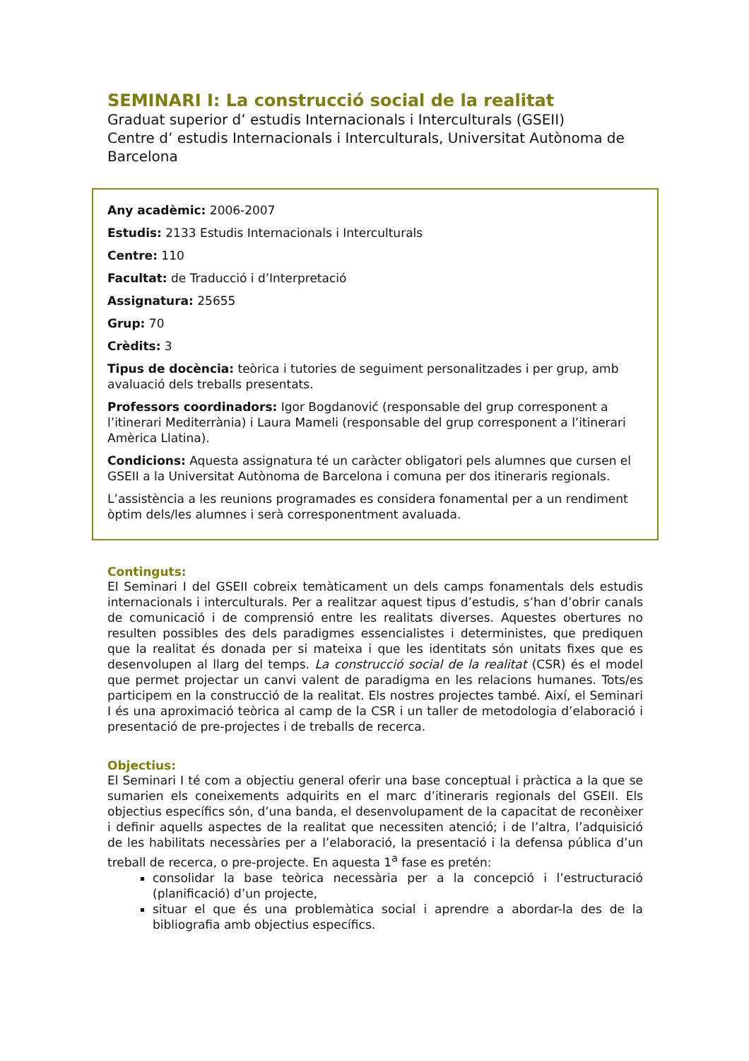SEMINARI I: La construcció social de la realitat
Graduat superior d’ estudis Internacionals i Interculturals (GSEII)
Centre d’ estudis Internacionals i Interculturals, Universitat Autònoma de Barcelona
Any acadèmic: 2006-2007
Estudis: 2133 Estudis Internacionals i Interculturals
Centre: 110
Facultat: de Traducció i d’Interpretació
Assignatura: 25655
Grup: 70
Crèdits: 3
Tipus de docència: teòrica i tutories de seguiment personalitzades i per grup, amb avaluació dels treballs presentats.
Professors coordinadors: Igor Bogdanović (responsable del grup corresponent a l’itinerari Mediterrània) i Laura Mameli (responsable del grup corresponent a l’itinerari Amèrica Llatina).
Condicions: Aquesta assignatura té un caràcter obligatori pels alumnes que cursen el GSEII a la Universitat Autònoma de Barcelona i comuna per dos itineraris regionals.
L’assistència a les reunions programades es considera fonamental per a un rendiment òptim dels/les alumnes i serà corresponentment avaluada.
Continguts:
El Seminari I del GSEII cobreix temàticament un dels camps fonamentals dels estudis internacionals i interculturals. Per a realitzar aquest tipus d’estudis, s’han d’obrir canals de comunicació i de comprensió entre les realitats diverses. Aquestes obertures no resulten possibles des dels paradigmes essencialistes i deterministes, que prediquen que la realitat és donada per si mateixa i que les identitats són unitats fixes que es desenvolupen al llarg del temps. La construcció social de la realitat (CSR) és el model que permet projectar un canvi valent de paradigma en les relacions humanes. Tots/es participem en la construcció de la realitat. Els nostres projectes també. Així, el Seminari I és una aproximació teòrica al camp de la CSR i un taller de metodologia d’elaboració i presentació de pre-projectes i de treballs de recerca.
Objectius:
El Seminari I té com a objectiu general oferir una base conceptual i pràctica a la que se sumarien els coneixements adquirits en el marc d’itineraris regionals del GSEII. Els objectius específics són, d’una banda, el desenvolupament de la capacitat de reconèixer i definir aquells aspectes de la realitat que necessiten atenció; i de l’altra, l’adquisició de les habilitats necessàries per a l’elaboració, la presentació i la defensa pública d’un treball de recerca, o pre-projecte. En aquesta 1<sup>a</sup> fase es pretén:
consolidar la base teòrica necessària per a la concepció i l’estructuració (planificació) d’un projecte,
situar el que és una problemàtica social i aprendre a abordar-la des de la bibliografia amb objectius específics.